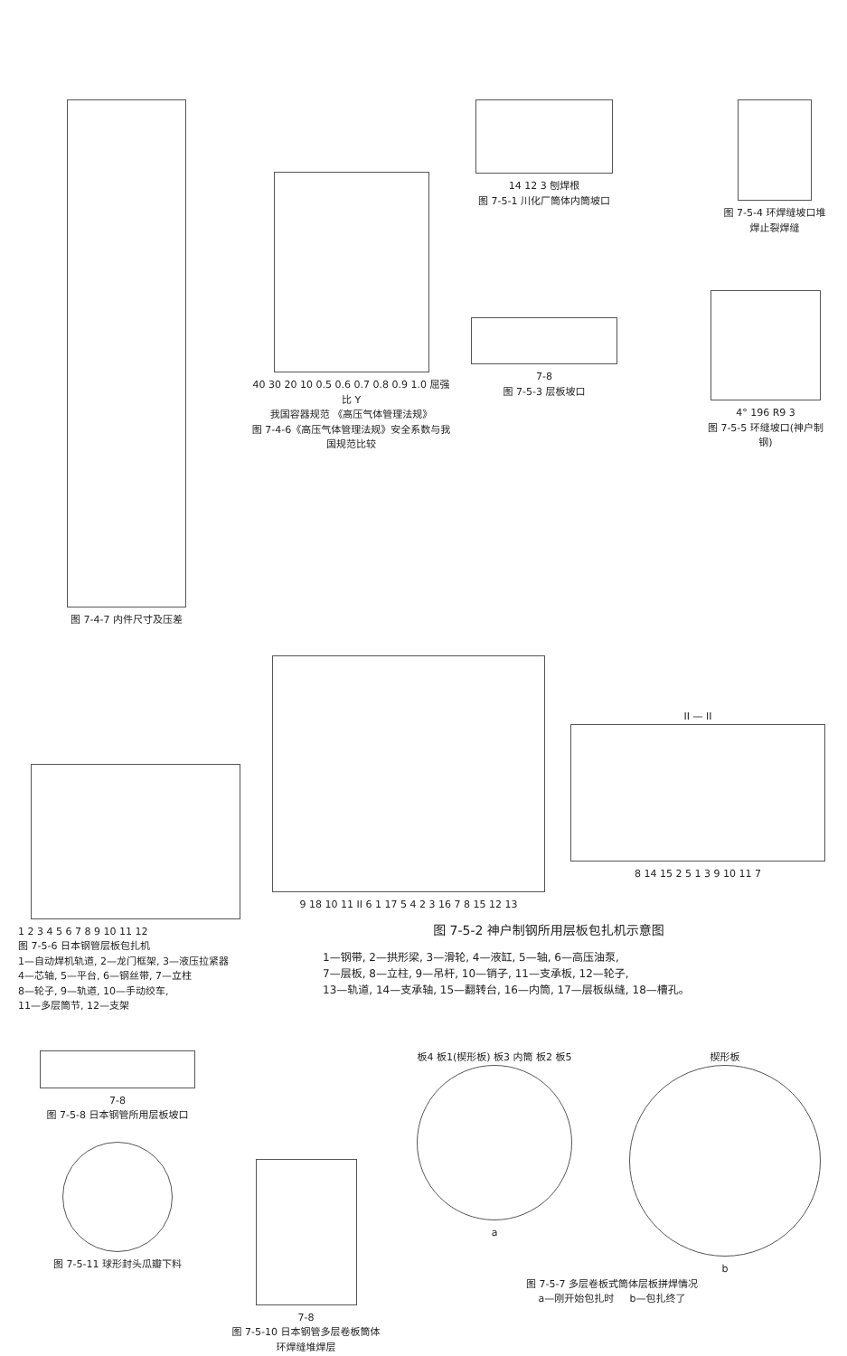图 7-4-7 内件尺寸及压差
40 30 20 10 0.5 0.6 0.7 0.8 0.9 1.0 屈强比 Y
我国容器规范 《高压气体管理法规》
图 7-4-6《高压气体管理法规》安全系数与我国规范比较
14 12 3 刨焊根
图 7-5-1 川化厂筒体内筒坡口
图 7-5-4 环焊缝坡口堆焊止裂焊缝
7-8
图 7-5-3 层板坡口
4° 196 R9 3
图 7-5-5 环缝坡口(神户制钢)
1 2 3 4 5 6 7 8 9 10 11 12
图 7-5-6 日本钢管层板包扎机
1—自动焊机轨道, 2—龙门框架, 3—液压拉紧器
4—芯轴, 5—平台, 6—钢丝带, 7—立柱
8—轮子, 9—轨道, 10—手动绞车,
11—多层筒节, 12—支架
9 18 10 11 II 6 1 17 5 4 2 3 16 7 8 15 12 13
II — II
8 14 15 2 5 1 3 9 10 11 7
图 7-5-2 神户制钢所用层板包扎机示意图
1—钢带, 2—拱形梁, 3—滑轮, 4—液缸, 5—轴, 6—高压油泵,
7—层板, 8—立柱, 9—吊杆, 10—销子, 11—支承板, 12—轮子,
13—轨道, 14—支承轴, 15—翻转台, 16—内筒, 17—层板纵缝, 18—槽孔。
7-8
图 7-5-8 日本钢管所用层板坡口
图 7-5-11 球形封头瓜瓣下料
7-8
图 7-5-10 日本钢管多层卷板筒体环焊缝堆焊层
板4 板1(楔形板) 板3 内筒 板2 板5
a
楔形板
b
图 7-5-7 多层卷板式筒体层板拼焊情况
a—刚开始包扎时 b—包扎终了